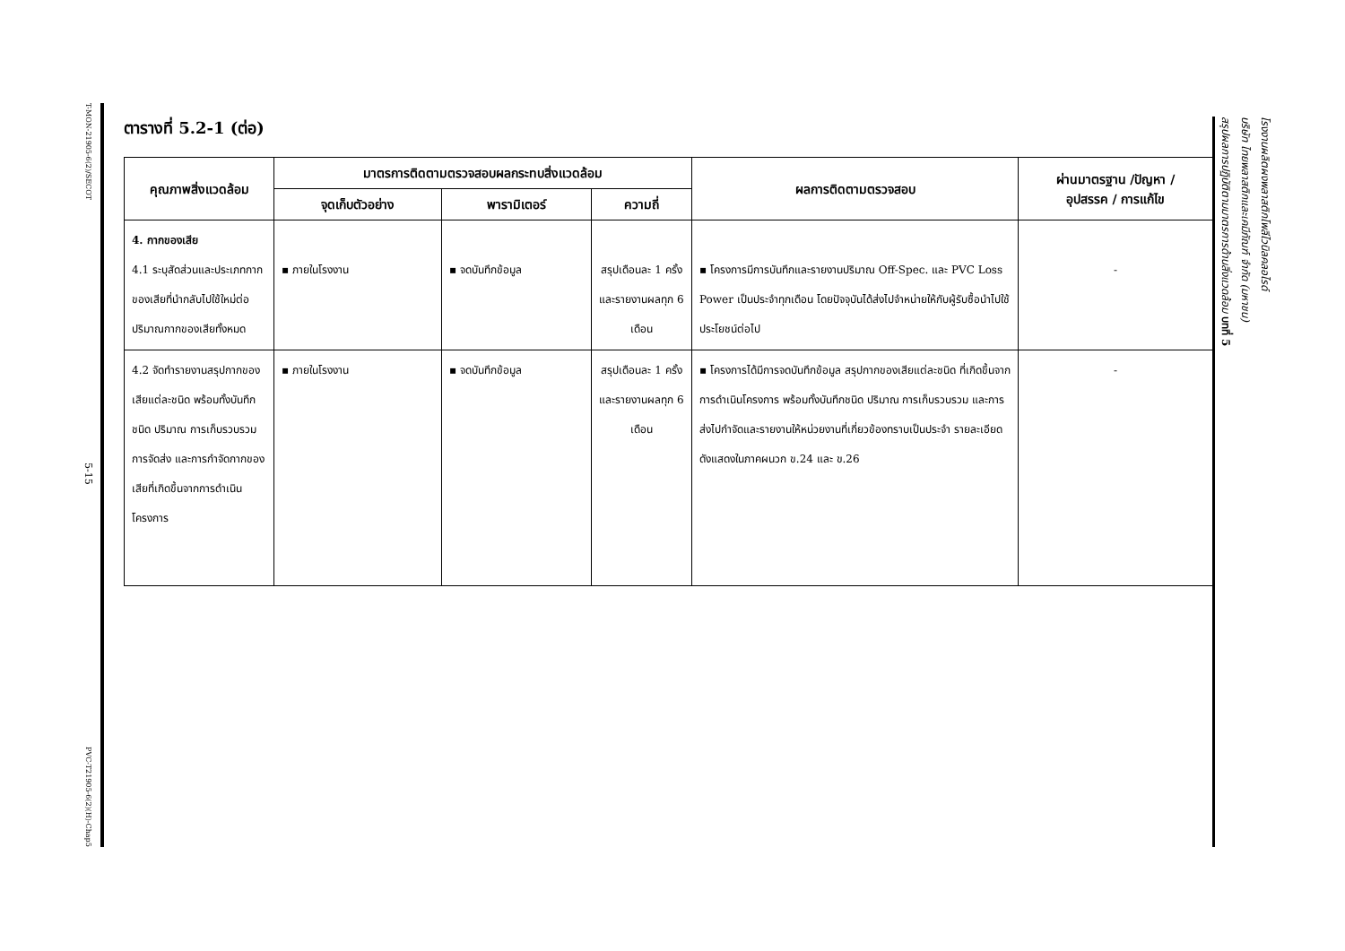T-MON-21905-6(2)/SECOT
5-15
PVC-T21905-6(2)(H)-Chap5
ตารางที่ 5.2-1 (ต่อ)
| คุณภาพสิ่งแวดล้อม | มาตรการติดตามตรวจสอบผลกระทบสิ่งแวดล้อม | | | ผลการติดตามตรวจสอบ | ผ่านมาตรฐาน /ปัญหา / อุปสรรค / การแก้ไข |
| --- | --- | --- | --- | --- | --- |
| | จุดเก็บตัวอย่าง | พารามิเตอร์ | ความถี่ | | |
| 4. กากของเสีย 4.1 ระบุสัดส่วนและประเภทกากของเสียที่นำกลับไปใช้ใหม่ต่อปริมาณกากของเสียทั้งหมด | ▪ ภายในโรงงาน | ▪ จดบันทึกข้อมูล | สรุปเดือนละ 1 ครั้ง และรายงานผลทุก 6 เดือน | ▪ โครงการมีการบันทึกและรายงานปริมาณ Off-Spec. และ PVC Loss Power เป็นประจำทุกเดือน โดยปัจจุบันได้ส่งไปจำหน่ายให้กับผู้รับซื้อนำไปใช้ประโยชน์ต่อไป | - |
| 4.2 จัดทำรายงานสรุปกากของเสียแต่ละชนิด พร้อมทั้งบันทึกชนิด ปริมาณ การเก็บรวบรวม การจัดส่ง และการกำจัดกากของเสียที่เกิดขึ้นจากการดำเนินโครงการ | ▪ ภายในโรงงาน | ▪ จดบันทึกข้อมูล | สรุปเดือนละ 1 ครั้ง และรายงานผลทุก 6 เดือน | ▪ โครงการได้มีการจดบันทึกข้อมูล สรุปกากของเสียแต่ละชนิด ที่เกิดขึ้นจากการดำเนินโครงการ พร้อมทั้งบันทึกชนิด ปริมาณ การเก็บรวบรวม และการส่งไปกำจัดและรายงานให้หน่วยงานที่เกี่ยวข้องทราบเป็นประจำ รายละเอียดดังแสดงในภาคผนวก ข.24 และ ข.26 | - |
สรุปผลการปฏิบัติตามมาตรการด้านสิ่งแวดล้อม บทที่ 5 บริษัท ไทยพลาสติกและเคมีภัณฑ์ จำกัด (มหาชน) โรงงานผลิตผงพลาสติกโพลีไวนิลคลอไรด์